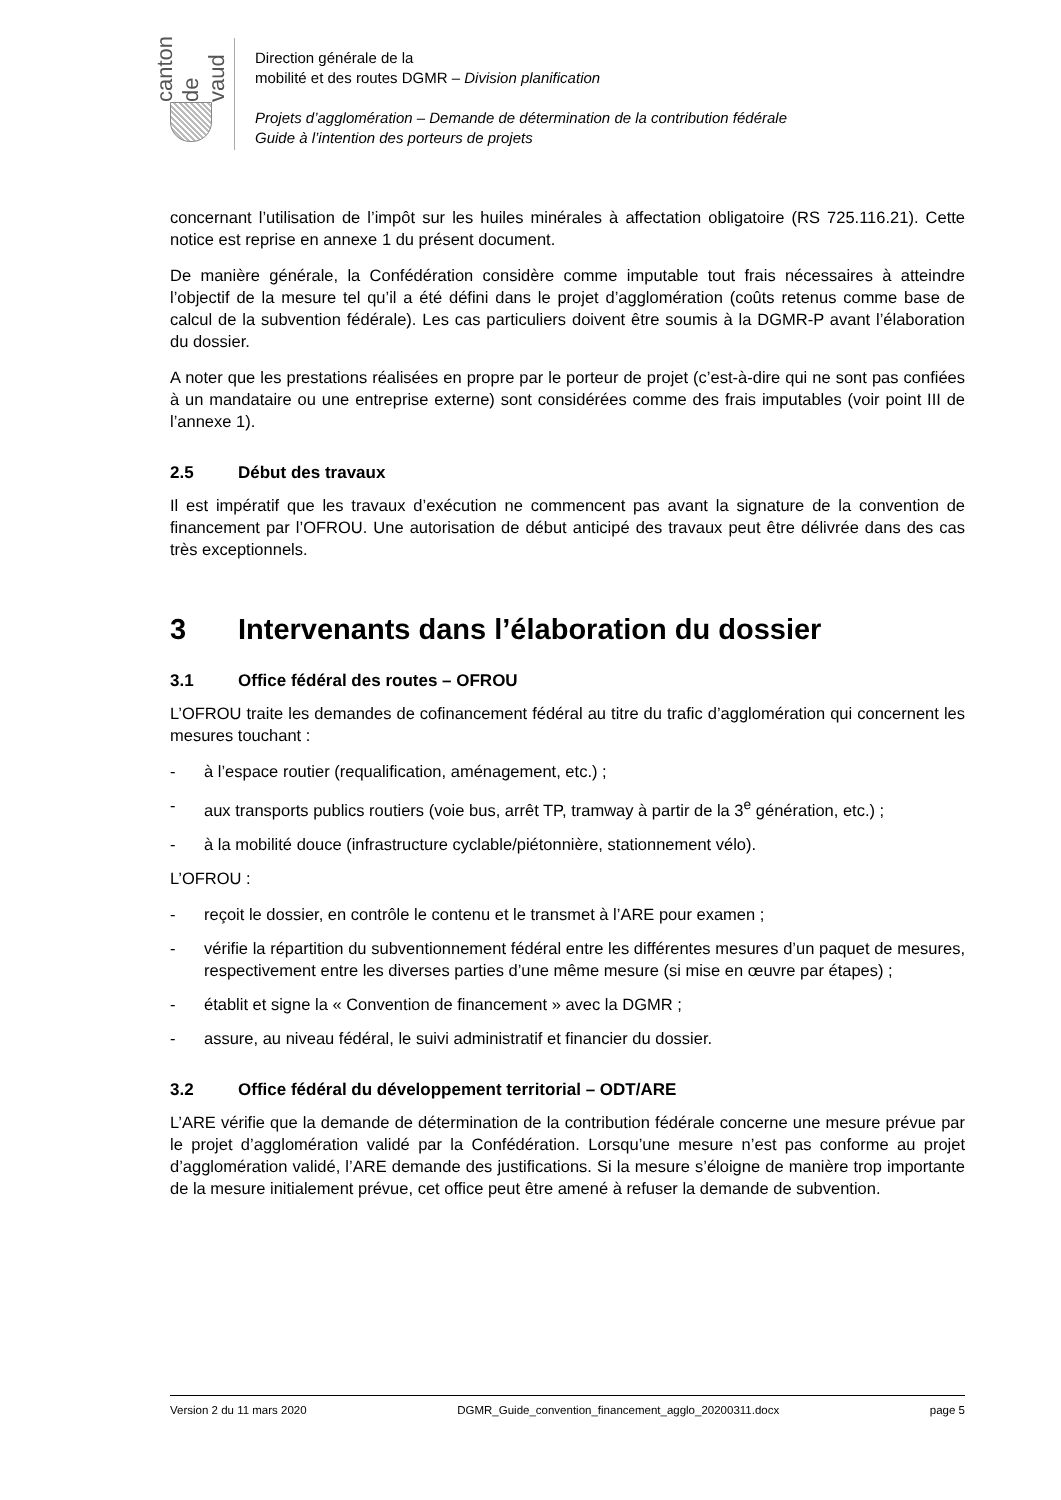canton de vaud
Direction générale de la
mobilité et des routes DGMR – Division planification
Projets d’agglomération – Demande de détermination de la contribution fédérale
Guide à l’intention des porteurs de projets
concernant l’utilisation de l’impôt sur les huiles minérales à affectation obligatoire (RS 725.116.21). Cette notice est reprise en annexe 1 du présent document.
De manière générale, la Confédération considère comme imputable tout frais nécessaires à atteindre l’objectif de la mesure tel qu’il a été défini dans le projet d’agglomération (coûts retenus comme base de calcul de la subvention fédérale). Les cas particuliers doivent être soumis à la DGMR-P avant l’élaboration du dossier.
A noter que les prestations réalisées en propre par le porteur de projet (c’est-à-dire qui ne sont pas confiées à un mandataire ou une entreprise externe) sont considérées comme des frais imputables (voir point III de l’annexe 1).
2.5 Début des travaux
Il est impératif que les travaux d’exécution ne commencent pas avant la signature de la convention de financement par l’OFROU. Une autorisation de début anticipé des travaux peut être délivrée dans des cas très exceptionnels.
3 Intervenants dans l’élaboration du dossier
3.1 Office fédéral des routes – OFROU
L’OFROU traite les demandes de cofinancement fédéral au titre du trafic d’agglomération qui concernent les mesures touchant :
- à l’espace routier (requalification, aménagement, etc.) ;
- aux transports publics routiers (voie bus, arrêt TP, tramway à partir de la 3<sup>e</sup> génération, etc.) ;
- à la mobilité douce (infrastructure cyclable/piétonnière, stationnement vélo).
L’OFROU :
- reçoit le dossier, en contrôle le contenu et le transmet à l’ARE pour examen ;
- vérifie la répartition du subventionnement fédéral entre les différentes mesures d’un paquet de mesures, respectivement entre les diverses parties d’une même mesure (si mise en œuvre par étapes) ;
- établit et signe la « Convention de financement » avec la DGMR ;
- assure, au niveau fédéral, le suivi administratif et financier du dossier.
3.2 Office fédéral du développement territorial – ODT/ARE
L’ARE vérifie que la demande de détermination de la contribution fédérale concerne une mesure prévue par le projet d’agglomération validé par la Confédération. Lorsqu’une mesure n’est pas conforme au projet d’agglomération validé, l’ARE demande des justifications. Si la mesure s’éloigne de manière trop importante de la mesure initialement prévue, cet office peut être amené à refuser la demande de subvention.
Version 2 du 11 mars 2020 DGMR_Guide_convention_financement_agglo_20200311.docx page 5